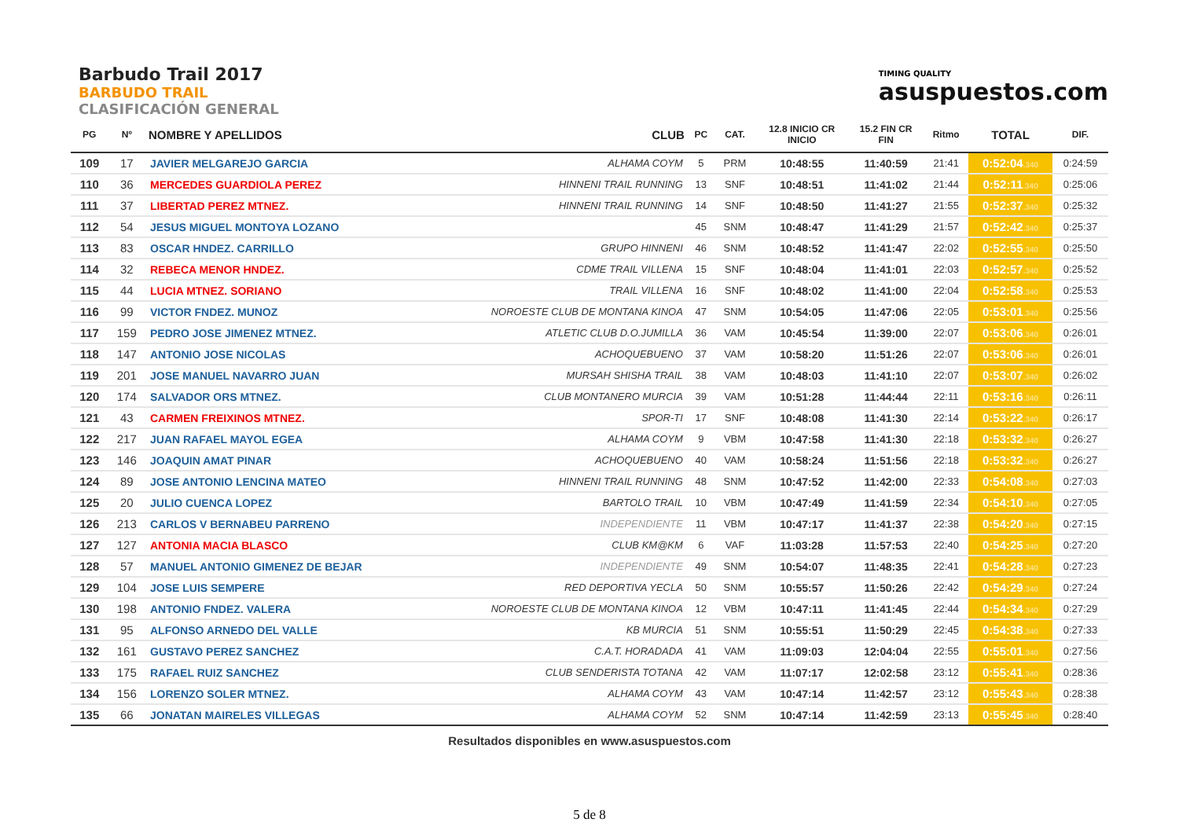Barbudo Trail 2017
BARBUDO TRAIL
CLASIFICACIÓN GENERAL
TIMING QUALITY
asuspuestos.com
| PG | Nº | NOMBRE Y APELLIDOS | CLUB | PC | CAT. | 12.8 INICIO CR INICIO | 15.2 FIN CR FIN | Ritmo | TOTAL | DIF. |
| --- | --- | --- | --- | --- | --- | --- | --- | --- | --- | --- |
| 109 | 17 | JAVIER MELGAREJO GARCIA | ALHAMA COYM | 5 | PRM | 10:48:55 | 11:40:59 | 21:41 | 0:52:04 .340 | 0:24:59 |
| 110 | 36 | MERCEDES GUARDIOLA PEREZ | HINNENI TRAIL RUNNING | 13 | SNF | 10:48:51 | 11:41:02 | 21:44 | 0:52:11 .340 | 0:25:06 |
| 111 | 37 | LIBERTAD PEREZ MTNEZ. | HINNENI TRAIL RUNNING | 14 | SNF | 10:48:50 | 11:41:27 | 21:55 | 0:52:37 .340 | 0:25:32 |
| 112 | 54 | JESUS MIGUEL MONTOYA LOZANO | | 45 | SNM | 10:48:47 | 11:41:29 | 21:57 | 0:52:42 .340 | 0:25:37 |
| 113 | 83 | OSCAR HNDEZ. CARRILLO | GRUPO HINNENI | 46 | SNM | 10:48:52 | 11:41:47 | 22:02 | 0:52:55 .340 | 0:25:50 |
| 114 | 32 | REBECA MENOR HNDEZ. | CDME TRAIL VILLENA | 15 | SNF | 10:48:04 | 11:41:01 | 22:03 | 0:52:57 .340 | 0:25:52 |
| 115 | 44 | LUCIA MTNEZ. SORIANO | TRAIL VILLENA | 16 | SNF | 10:48:02 | 11:41:00 | 22:04 | 0:52:58 .340 | 0:25:53 |
| 116 | 99 | VICTOR FNDEZ. MUNOZ | NOROESTE CLUB DE MONTANA KINOA | 47 | SNM | 10:54:05 | 11:47:06 | 22:05 | 0:53:01 .340 | 0:25:56 |
| 117 | 159 | PEDRO JOSE JIMENEZ MTNEZ. | ATLETIC CLUB D.O.JUMILLA | 36 | VAM | 10:45:54 | 11:39:00 | 22:07 | 0:53:06 .340 | 0:26:01 |
| 118 | 147 | ANTONIO JOSE NICOLAS | ACHOQUEBUENO | 37 | VAM | 10:58:20 | 11:51:26 | 22:07 | 0:53:06 .340 | 0:26:01 |
| 119 | 201 | JOSE MANUEL NAVARRO JUAN | MURSAH SHISHA TRAIL | 38 | VAM | 10:48:03 | 11:41:10 | 22:07 | 0:53:07 .340 | 0:26:02 |
| 120 | 174 | SALVADOR ORS MTNEZ. | CLUB MONTANERO MURCIA | 39 | VAM | 10:51:28 | 11:44:44 | 22:11 | 0:53:16 .340 | 0:26:11 |
| 121 | 43 | CARMEN FREIXINOS MTNEZ. | SPOR-TI | 17 | SNF | 10:48:08 | 11:41:30 | 22:14 | 0:53:22 .340 | 0:26:17 |
| 122 | 217 | JUAN RAFAEL MAYOL EGEA | ALHAMA COYM | 9 | VBM | 10:47:58 | 11:41:30 | 22:18 | 0:53:32 .340 | 0:26:27 |
| 123 | 146 | JOAQUIN AMAT PINAR | ACHOQUEBUENO | 40 | VAM | 10:58:24 | 11:51:56 | 22:18 | 0:53:32 .340 | 0:26:27 |
| 124 | 89 | JOSE ANTONIO LENCINA MATEO | HINNENI TRAIL RUNNING | 48 | SNM | 10:47:52 | 11:42:00 | 22:33 | 0:54:08 .340 | 0:27:03 |
| 125 | 20 | JULIO CUENCA LOPEZ | BARTOLO TRAIL | 10 | VBM | 10:47:49 | 11:41:59 | 22:34 | 0:54:10 .340 | 0:27:05 |
| 126 | 213 | CARLOS V BERNABEU PARRENO | INDEPENDIENTE | 11 | VBM | 10:47:17 | 11:41:37 | 22:38 | 0:54:20 .340 | 0:27:15 |
| 127 | 127 | ANTONIA MACIA BLASCO | CLUB KM@KM | 6 | VAF | 11:03:28 | 11:57:53 | 22:40 | 0:54:25 .340 | 0:27:20 |
| 128 | 57 | MANUEL ANTONIO GIMENEZ DE BEJAR | INDEPENDIENTE | 49 | SNM | 10:54:07 | 11:48:35 | 22:41 | 0:54:28 .340 | 0:27:23 |
| 129 | 104 | JOSE LUIS SEMPERE | RED DEPORTIVA YECLA | 50 | SNM | 10:55:57 | 11:50:26 | 22:42 | 0:54:29 .340 | 0:27:24 |
| 130 | 198 | ANTONIO FNDEZ. VALERA | NOROESTE CLUB DE MONTANA KINOA | 12 | VBM | 10:47:11 | 11:41:45 | 22:44 | 0:54:34 .340 | 0:27:29 |
| 131 | 95 | ALFONSO ARNEDO DEL VALLE | KB MURCIA | 51 | SNM | 10:55:51 | 11:50:29 | 22:45 | 0:54:38 .340 | 0:27:33 |
| 132 | 161 | GUSTAVO PEREZ SANCHEZ | C.A.T. HORADADA | 41 | VAM | 11:09:03 | 12:04:04 | 22:55 | 0:55:01 .340 | 0:27:56 |
| 133 | 175 | RAFAEL RUIZ SANCHEZ | CLUB SENDERISTA TOTANA | 42 | VAM | 11:07:17 | 12:02:58 | 23:12 | 0:55:41 .340 | 0:28:36 |
| 134 | 156 | LORENZO SOLER MTNEZ. | ALHAMA COYM | 43 | VAM | 10:47:14 | 11:42:57 | 23:12 | 0:55:43 .340 | 0:28:38 |
| 135 | 66 | JONATAN MAIRELES VILLEGAS | ALHAMA COYM | 52 | SNM | 10:47:14 | 11:42:59 | 23:13 | 0:55:45 .340 | 0:28:40 |
Resultados disponibles en www.asuspuestos.com
5 de 8